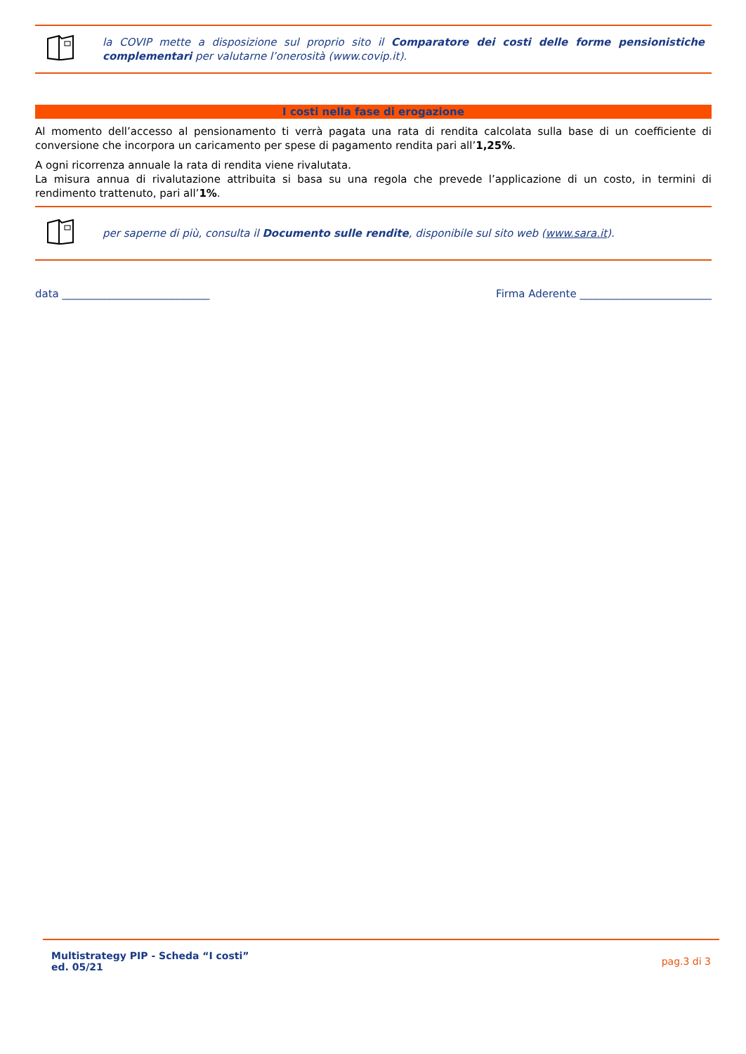la COVIP mette a disposizione sul proprio sito il Comparatore dei costi delle forme pensionistiche complementari per valutarne l’onerosità (www.covip.it).
I costi nella fase di erogazione
Al momento dell’accesso al pensionamento ti verrà pagata una rata di rendita calcolata sulla base di un coefficiente di conversione che incorpora un caricamento per spese di pagamento rendita pari all’1,25%.
A ogni ricorrenza annuale la rata di rendita viene rivalutata.
La misura annua di rivalutazione attribuita si basa su una regola che prevede l’applicazione di un costo, in termini di rendimento trattenuto, pari all’1%.
per saperne di più, consulta il Documento sulle rendite, disponibile sul sito web (www.sara.it).
data ____________________________ Firma Aderente _________________________
Multistrategy PIP - Scheda “I costi”
ed. 05/21
pag.3 di 3